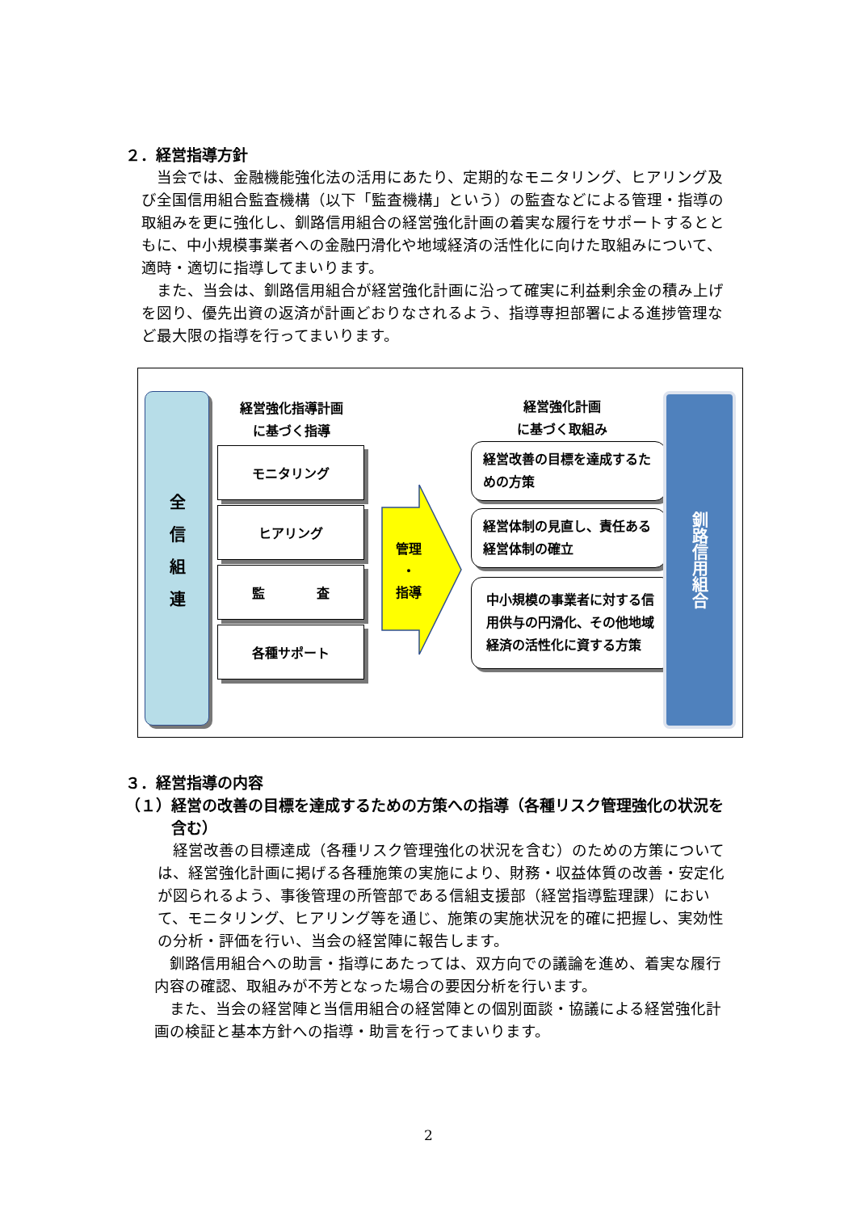２．経営指導方針
当会では、金融機能強化法の活用にあたり、定期的なモニタリング、ヒアリング及び全国信用組合監査機構（以下「監査機構」という）の監査などによる管理・指導の取組みを更に強化し、釧路信用組合の経営強化計画の着実な履行をサポートするとともに、中小規模事業者への金融円滑化や地域経済の活性化に向けた取組みについて、適時・適切に指導してまいります。
また、当会は、釧路信用組合が経営強化計画に沿って確実に利益剰余金の積み上げを図り、優先出資の返済が計画どおりなされるよう、指導専担部署による進捗管理など最大限の指導を行ってまいります。
全信組連
経営強化指導計画
に基づく指導
モニタリング
ヒアリング
監　　　　査
各種サポート
管理
・
指導
経営強化計画
に基づく取組み
経営改善の目標を達成するための方策
経営体制の見直し、責任ある経営体制の確立
中小規模の事業者に対する信用供与の円滑化、その他地域経済の活性化に資する方策
釧路信用組合
３．経営指導の内容
（１）経営の改善の目標を達成するための方策への指導（各種リスク管理強化の状況を含む）
経営改善の目標達成（各種リスク管理強化の状況を含む）のための方策については、経営強化計画に掲げる各種施策の実施により、財務・収益体質の改善・安定化が図られるよう、事後管理の所管部である信組支援部（経営指導監理課）において、モニタリング、ヒアリング等を通じ、施策の実施状況を的確に把握し、実効性の分析・評価を行い、当会の経営陣に報告します。
釧路信用組合への助言・指導にあたっては、双方向での議論を進め、着実な履行内容の確認、取組みが不芳となった場合の要因分析を行います。
また、当会の経営陣と当信用組合の経営陣との個別面談・協議による経営強化計画の検証と基本方針への指導・助言を行ってまいります。
2